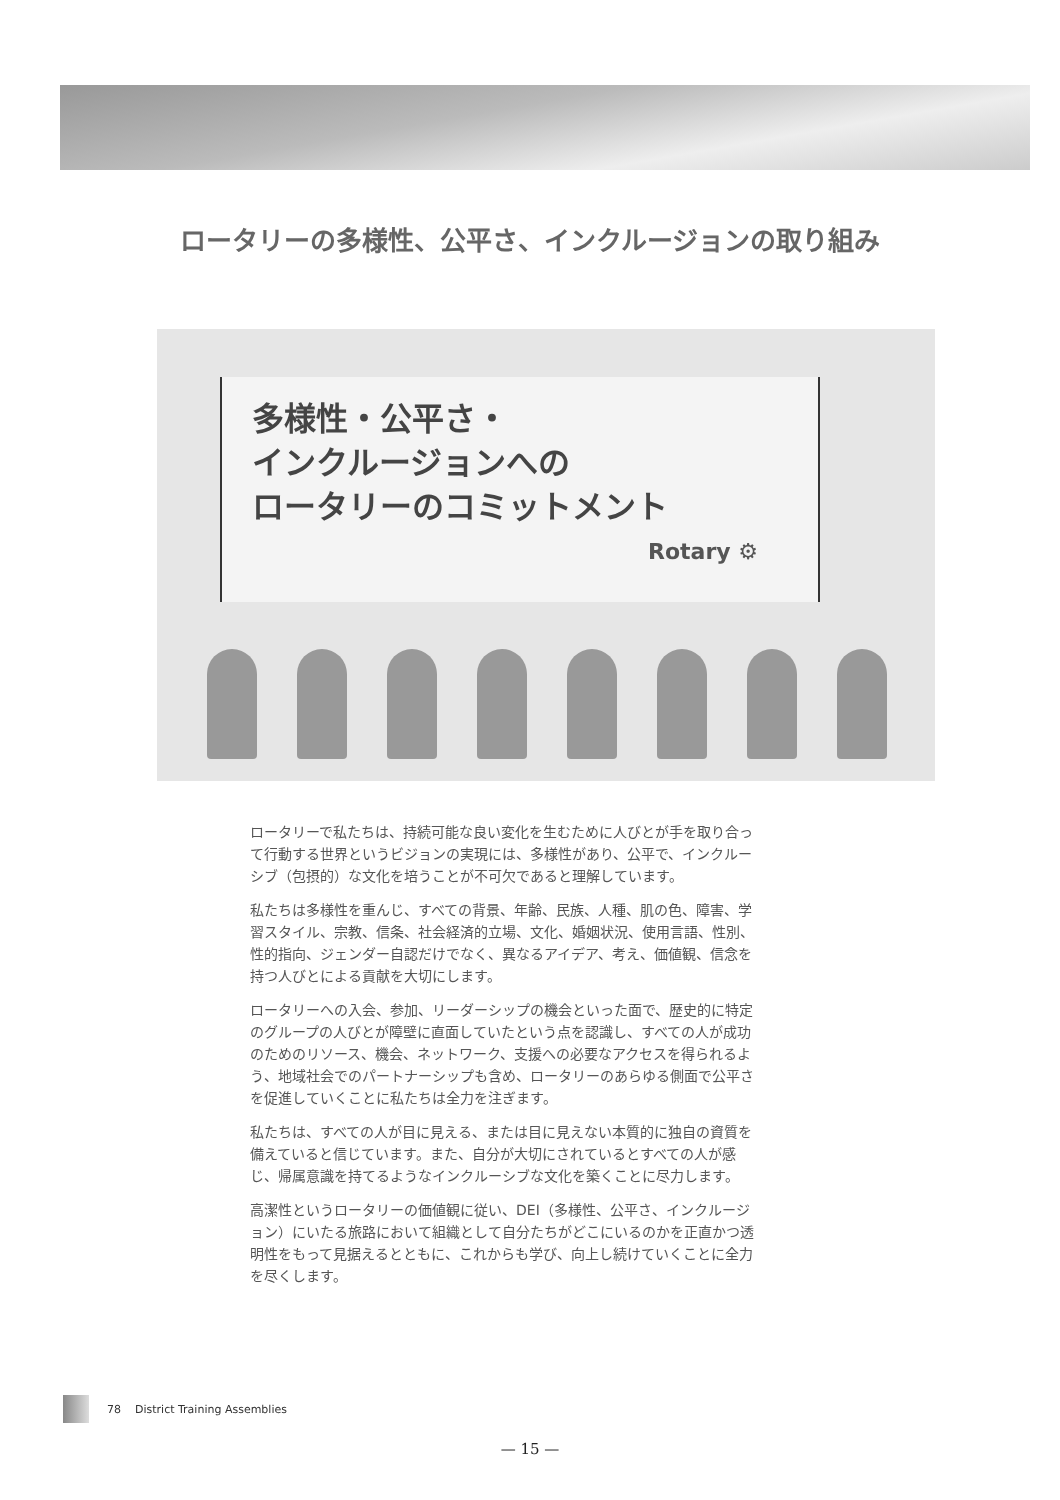ロータリーの多様性、公平さ、インクルージョンの取り組み
多様性・公平さ・
インクルージョンへの
ロータリーのコミットメント
Rotary ⚙
ロータリーで私たちは、持続可能な良い変化を生むために人びとが手を取り合って行動する世界というビジョンの実現には、多様性があり、公平で、インクルーシブ（包摂的）な文化を培うことが不可欠であると理解しています。
私たちは多様性を重んじ、すべての背景、年齢、民族、人種、肌の色、障害、学習スタイル、宗教、信条、社会経済的立場、文化、婚姻状況、使用言語、性別、性的指向、ジェンダー自認だけでなく、異なるアイデア、考え、価値観、信念を持つ人びとによる貢献を大切にします。
ロータリーへの入会、参加、リーダーシップの機会といった面で、歴史的に特定のグループの人びとが障壁に直面していたという点を認識し、すべての人が成功のためのリソース、機会、ネットワーク、支援への必要なアクセスを得られるよう、地域社会でのパートナーシップも含め、ロータリーのあらゆる側面で公平さを促進していくことに私たちは全力を注ぎます。
私たちは、すべての人が目に見える、または目に見えない本質的に独自の資質を備えていると信じています。また、自分が大切にされているとすべての人が感じ、帰属意識を持てるようなインクルーシブな文化を築くことに尽力します。
高潔性というロータリーの価値観に従い、DEI（多様性、公平さ、インクルージョン）にいたる旅路において組織として自分たちがどこにいるのかを正直かつ透明性をもって見据えるとともに、これからも学び、向上し続けていくことに全力を尽くします。
78 District Training Assemblies
— 15 —